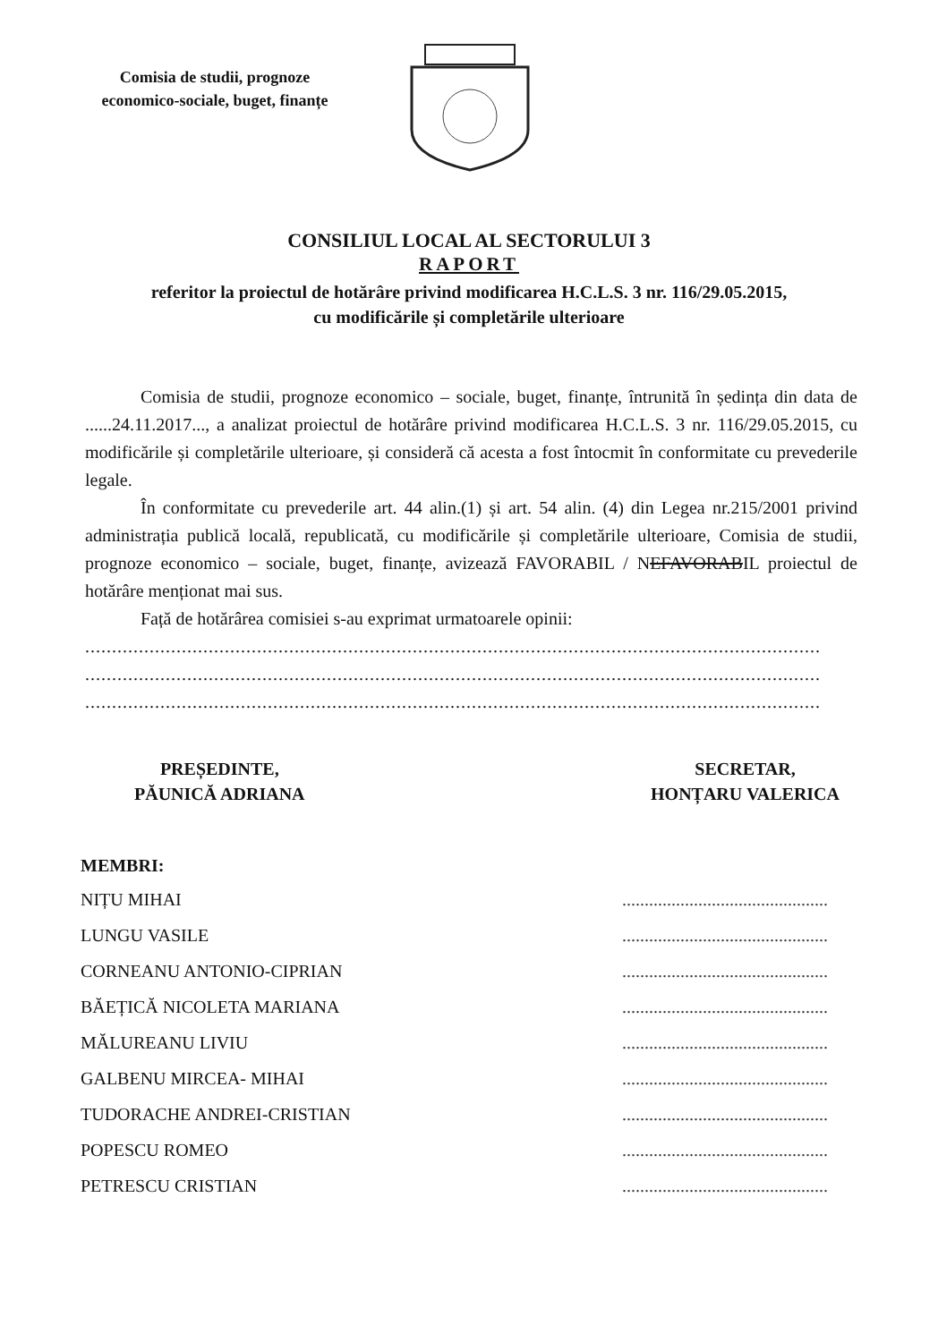Comisia de studii, prognoze economico-sociale, buget, finanțe
CONSILIUL LOCAL AL SECTORULUI 3
RAPORT
referitor la proiectul de hotărâre privind modificarea H.C.L.S. 3 nr. 116/29.05.2015,
cu modificările și completările ulterioare
Comisia de studii, prognoze economico – sociale, buget, finanțe, întrunită în ședința din data de ......24.11.2017..., a analizat proiectul de hotărâre privind modificarea H.C.L.S. 3 nr. 116/29.05.2015, cu modificările și completările ulterioare, și consideră că acesta a fost întocmit în conformitate cu prevederile legale.
În conformitate cu prevederile art. 44 alin.(1) și art. 54 alin. (4) din Legea nr.215/2001 privind administrația publică locală, republicată, cu modificările și completările ulterioare, Comisia de studii, prognoze economico – sociale, buget, finanțe, avizează FAVORABIL / NEFAVORABIL proiectul de hotărâre menționat mai sus.
Față de hotărârea comisiei s-au exprimat urmatoarele opinii:
.........................................................................................................................................
.........................................................................................................................................
.........................................................................................................................................
PREȘEDINTE,
PĂUNICĂ ADRIANA
SECRETAR,
HONȚARU VALERICA
MEMBRI:
NIȚU MIHAI..............................................
LUNGU VASILE..............................................
CORNEANU ANTONIO-CIPRIAN..............................................
BĂEȚICĂ NICOLETA MARIANA..............................................
MĂLUREANU LIVIU..............................................
GALBENU MIRCEA- MIHAI..............................................
TUDORACHE ANDREI-CRISTIAN..............................................
POPESCU ROMEO..............................................
PETRESCU CRISTIAN..............................................